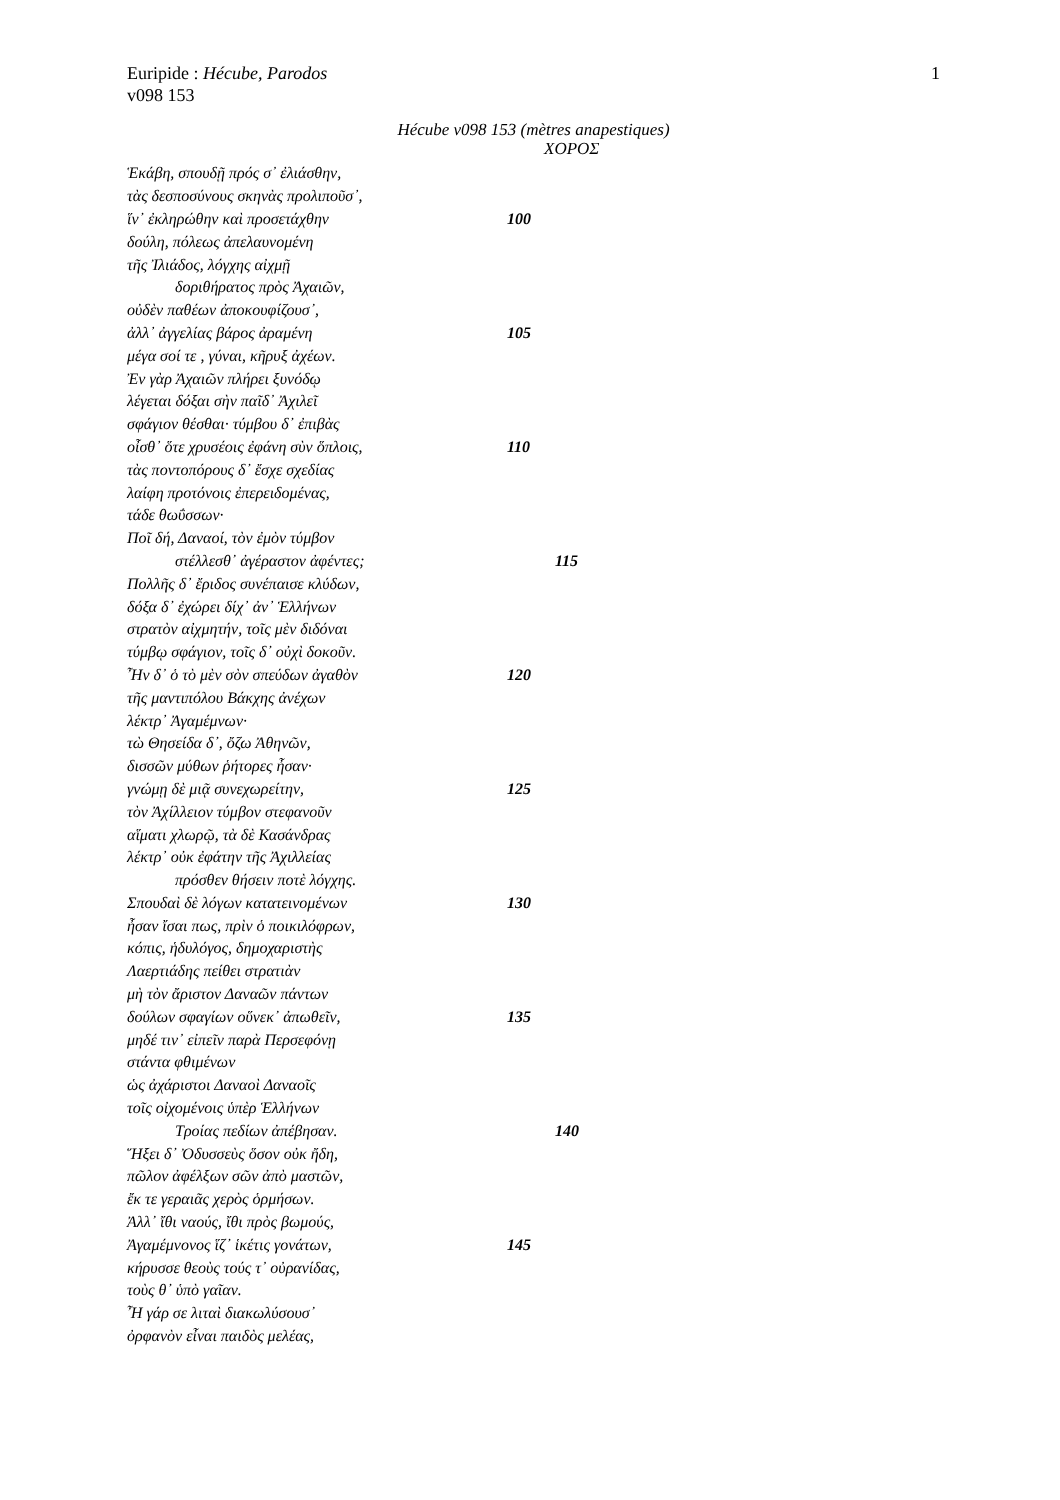Euripide : Hécube, Parodos
v098 153
1
Hécube v098 153 (mètres anapestiques)
ΧΟΡΟΣ
Ἑκάβη, σπουδῇ πρός σ᾽ ἐλιάσθην,
τὰς δεσποσύνους σκηνὰς προλιποῦσ᾽,
ἵν᾽ ἐκληρώθην καὶ προσετάχθην 100
δούλη, πόλεως ἀπελαυνομένη
τῆς Ἰλιάδος, λόγχης αἰχμῇ
δοριθήρατος πρὸς Ἀχαιῶν,
οὐδὲν παθέων ἀποκουφίζουσ᾽,
ἀλλ᾽ ἀγγελίας βάρος ἀραμένη 105
μέγα σοί τε , γύναι, κῆρυξ ἀχέων.
Ἐν γὰρ Ἀχαιῶν πλήρει ξυνόδῳ
λέγεται δόξαι σὴν παῖδ᾽ Ἀχιλεῖ
σφάγιον θέσθαι· τύμβου δ᾽ ἐπιβὰς
οἶσθ᾽ ὅτε χρυσέοις ἐφάνη σὺν ὅπλοις, 110
τὰς ποντοπόρους δ᾽ ἔσχε σχεδίας
λαίφη προτόνοις ἐπερειδομένας,
τάδε θωΰσσων·
Ποῖ δή, Δαναοί, τὸν ἐμὸν τύμβον
στέλλεσθ᾽ ἀγέραστον ἀφέντες; 115
Πολλῆς δ᾽ ἔριδος συνέπαισε κλύδων,
δόξα δ᾽ ἐχώρει δίχ᾽ ἀν᾽ Ἑλλήνων
στρατὸν αἰχμητήν, τοῖς μὲν διδόναι
τύμβῳ σφάγιον, τοῖς δ᾽ οὐχὶ δοκοῦν.
Ἦν δ᾽ ὁ τὸ μὲν σὸν σπεύδων ἀγαθὸν 120
τῆς μαντιπόλου Βάκχης ἀνέχων
λέκτρ᾽ Ἀγαμέμνων·
τὼ Θησείδα δ᾽, ὄζω Ἀθηνῶν,
δισσῶν μύθων ῥήτορες ἦσαν·
γνώμῃ δὲ μιᾷ συνεχωρείτην, 125
τὸν Ἀχίλλειον τύμβον στεφανοῦν
αἵματι χλωρῷ, τὰ δὲ Κασάνδρας
λέκτρ᾽ οὐκ ἐφάτην τῆς Ἀχιλλείας
πρόσθεν θήσειν ποτὲ λόγχης.
Σπουδαὶ δὲ λόγων κατατεινομένων 130
ἦσαν ἴσαι πως, πρὶν ὁ ποικιλόφρων,
κόπις, ἡδυλόγος, δημοχαριστὴς
Λαερτιάδης πείθει στρατιὰν
μὴ τὸν ἄριστον Δαναῶν πάντων
δούλων σφαγίων οὕνεκ᾽ ἀπωθεῖν, 135
μηδέ τιν᾽ εἰπεῖν παρὰ Περσεφόνῃ
στάντα φθιμένων
ὡς ἀχάριστοι Δαναοὶ Δαναοῖς
τοῖς οἰχομένοις ὑπὲρ Ἑλλήνων
Τροίας πεδίων ἀπέβησαν. 140
Ἥξει δ᾽ Ὀδυσσεὺς ὅσον οὐκ ἤδη,
πῶλον ἀφέλξων σῶν ἀπὸ μαστῶν,
ἔκ τε γεραιᾶς χερὸς ὁρμήσων.
Ἀλλ᾽ ἴθι ναούς, ἴθι πρὸς βωμούς,
Ἀγαμέμνονος ἵζ᾽ ἱκέτις γονάτων, 145
κήρυσσε θεοὺς τούς τ᾽ οὐρανίδας,
τοὺς θ᾽ ὑπὸ γαῖαν.
Ἦ γάρ σε λιταὶ διακωλύσουσ᾽
ὀρφανὸν εἶναι παιδὸς μελέας,